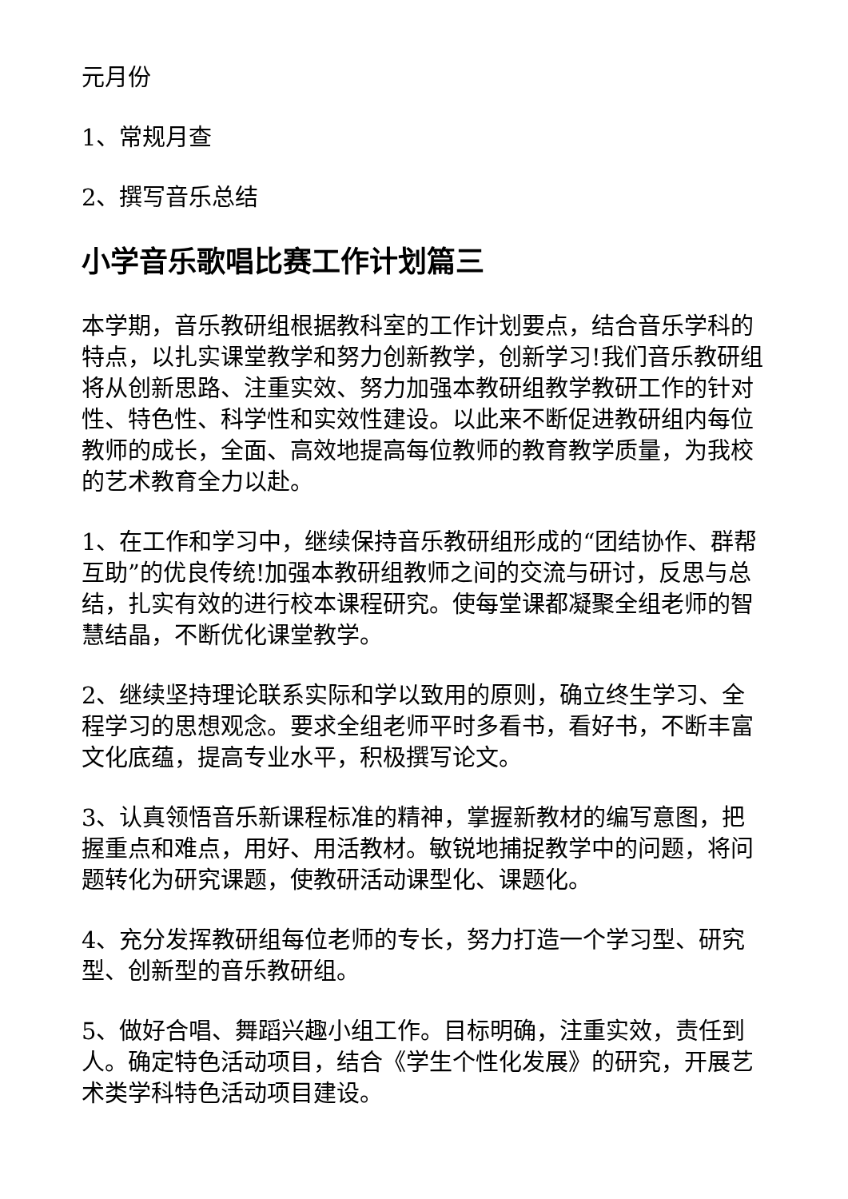元月份
1、常规月查
2、撰写音乐总结
小学音乐歌唱比赛工作计划篇三
本学期，音乐教研组根据教科室的工作计划要点，结合音乐学科的特点，以扎实课堂教学和努力创新教学，创新学习!我们音乐教研组将从创新思路、注重实效、努力加强本教研组教学教研工作的针对性、特色性、科学性和实效性建设。以此来不断促进教研组内每位教师的成长，全面、高效地提高每位教师的教育教学质量，为我校的艺术教育全力以赴。
1、在工作和学习中，继续保持音乐教研组形成的“团结协作、群帮互助”的优良传统!加强本教研组教师之间的交流与研讨，反思与总结，扎实有效的进行校本课程研究。使每堂课都凝聚全组老师的智慧结晶，不断优化课堂教学。
2、继续坚持理论联系实际和学以致用的原则，确立终生学习、全程学习的思想观念。要求全组老师平时多看书，看好书，不断丰富文化底蕴，提高专业水平，积极撰写论文。
3、认真领悟音乐新课程标准的精神，掌握新教材的编写意图，把握重点和难点，用好、用活教材。敏锐地捕捉教学中的问题，将问题转化为研究课题，使教研活动课型化、课题化。
4、充分发挥教研组每位老师的专长，努力打造一个学习型、研究型、创新型的音乐教研组。
5、做好合唱、舞蹈兴趣小组工作。目标明确，注重实效，责任到人。确定特色活动项目，结合《学生个性化发展》的研究，开展艺术类学科特色活动项目建设。